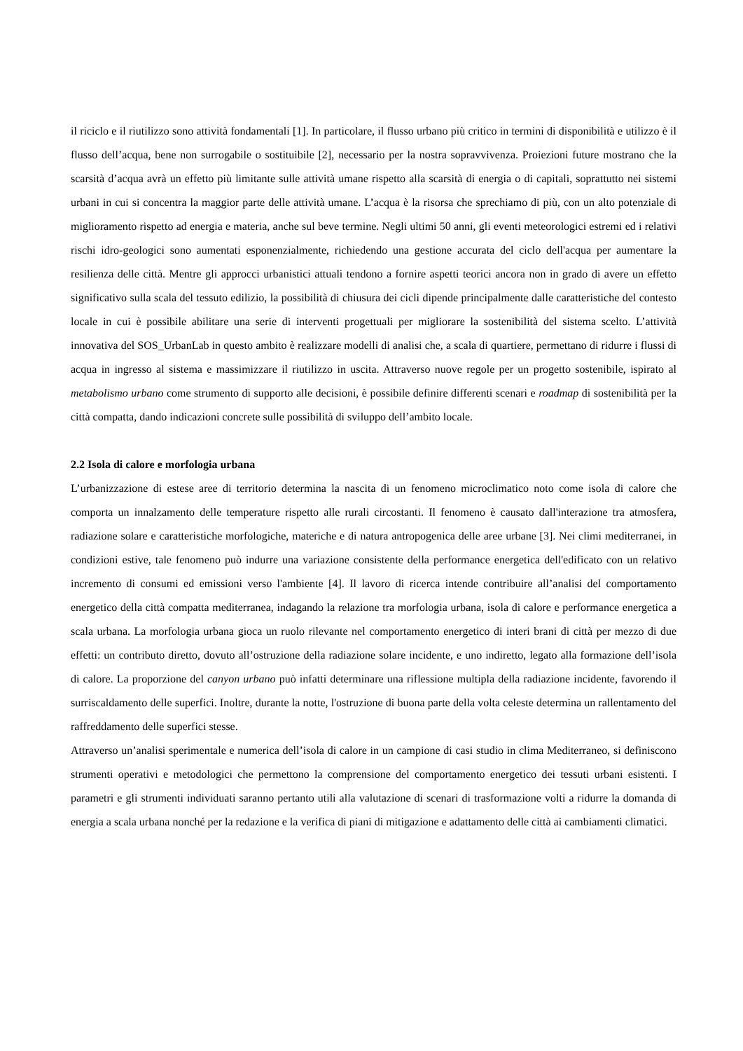il riciclo e il riutilizzo sono attività fondamentali [1]. In particolare, il flusso urbano più critico in termini di disponibilità e utilizzo è il flusso dell’acqua, bene non surrogabile o sostituibile [2], necessario per la nostra sopravvivenza. Proiezioni future mostrano che la scarsità d’acqua avrà un effetto più limitante sulle attività umane rispetto alla scarsità di energia o di capitali, soprattutto nei sistemi urbani in cui si concentra la maggior parte delle attività umane. L’acqua è la risorsa che sprechiamo di più, con un alto potenziale di miglioramento rispetto ad energia e materia, anche sul beve termine. Negli ultimi 50 anni, gli eventi meteorologici estremi ed i relativi rischi idro-geologici sono aumentati esponenzialmente, richiedendo una gestione accurata del ciclo dell'acqua per aumentare la resilienza delle città. Mentre gli approcci urbanistici attuali tendono a fornire aspetti teorici ancora non in grado di avere un effetto significativo sulla scala del tessuto edilizio, la possibilità di chiusura dei cicli dipende principalmente dalle caratteristiche del contesto locale in cui è possibile abilitare una serie di interventi progettuali per migliorare la sostenibilità del sistema scelto. L’attività innovativa del SOS_UrbanLab in questo ambito è realizzare modelli di analisi che, a scala di quartiere, permettano di ridurre i flussi di acqua in ingresso al sistema e massimizzare il riutilizzo in uscita. Attraverso nuove regole per un progetto sostenibile, ispirato al metabolismo urbano come strumento di supporto alle decisioni, è possibile definire differenti scenari e roadmap di sostenibilità per la città compatta, dando indicazioni concrete sulle possibilità di sviluppo dell’ambito locale.
2.2 Isola di calore e morfologia urbana
L’urbanizzazione di estese aree di territorio determina la nascita di un fenomeno microclimatico noto come isola di calore che comporta un innalzamento delle temperature rispetto alle rurali circostanti. Il fenomeno è causato dall'interazione tra atmosfera, radiazione solare e caratteristiche morfologiche, materiche e di natura antropogenica delle aree urbane [3]. Nei climi mediterranei, in condizioni estive, tale fenomeno può indurre una variazione consistente della performance energetica dell'edificato con un relativo incremento di consumi ed emissioni verso l'ambiente [4]. Il lavoro di ricerca intende contribuire all’analisi del comportamento energetico della città compatta mediterranea, indagando la relazione tra morfologia urbana, isola di calore e performance energetica a scala urbana. La morfologia urbana gioca un ruolo rilevante nel comportamento energetico di interi brani di città per mezzo di due effetti: un contributo diretto, dovuto all’ostruzione della radiazione solare incidente, e uno indiretto, legato alla formazione dell’isola di calore. La proporzione del canyon urbano può infatti determinare una riflessione multipla della radiazione incidente, favorendo il surriscaldamento delle superfici. Inoltre, durante la notte, l'ostruzione di buona parte della volta celeste determina un rallentamento del raffreddamento delle superfici stesse.
Attraverso un’analisi sperimentale e numerica dell’isola di calore in un campione di casi studio in clima Mediterraneo, si definiscono strumenti operativi e metodologici che permettono la comprensione del comportamento energetico dei tessuti urbani esistenti. I parametri e gli strumenti individuati saranno pertanto utili alla valutazione di scenari di trasformazione volti a ridurre la domanda di energia a scala urbana nonché per la redazione e la verifica di piani di mitigazione e adattamento delle città ai cambiamenti climatici.